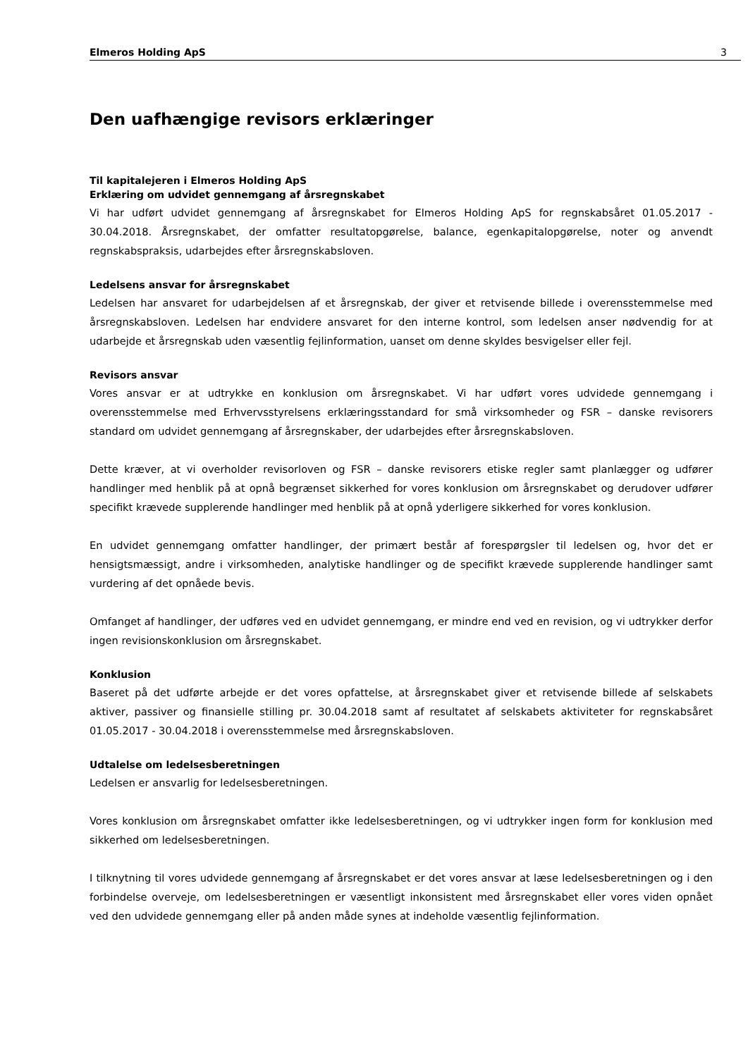Elmeros Holding ApS 3
Den uafhængige revisors erklæringer
Til kapitalejeren i Elmeros Holding ApS
Erklæring om udvidet gennemgang af årsregnskabet
Vi har udført udvidet gennemgang af årsregnskabet for Elmeros Holding ApS for regnskabsåret 01.05.2017 - 30.04.2018. Årsregnskabet, der omfatter resultatopgørelse, balance, egenkapitalopgørelse, noter og anvendt regnskabspraksis, udarbejdes efter årsregnskabsloven.
Ledelsens ansvar for årsregnskabet
Ledelsen har ansvaret for udarbejdelsen af et årsregnskab, der giver et retvisende billede i overensstemmelse med årsregnskabsloven. Ledelsen har endvidere ansvaret for den interne kontrol, som ledelsen anser nødvendig for at udarbejde et årsregnskab uden væsentlig fejlinformation, uanset om denne skyldes besvigelser eller fejl.
Revisors ansvar
Vores ansvar er at udtrykke en konklusion om årsregnskabet. Vi har udført vores udvidede gennemgang i overensstemmelse med Erhvervsstyrelsens erklæringsstandard for små virksomheder og FSR – danske revisorers standard om udvidet gennemgang af årsregnskaber, der udarbejdes efter årsregnskabsloven.
Dette kræver, at vi overholder revisorloven og FSR – danske revisorers etiske regler samt planlægger og udfører handlinger med henblik på at opnå begrænset sikkerhed for vores konklusion om årsregnskabet og derudover udfører specifikt krævede supplerende handlinger med henblik på at opnå yderligere sikkerhed for vores konklusion.
En udvidet gennemgang omfatter handlinger, der primært består af forespørgsler til ledelsen og, hvor det er hensigtsmæssigt, andre i virksomheden, analytiske handlinger og de specifikt krævede supplerende handlinger samt vurdering af det opnåede bevis.
Omfanget af handlinger, der udføres ved en udvidet gennemgang, er mindre end ved en revision, og vi udtrykker derfor ingen revisionskonklusion om årsregnskabet.
Konklusion
Baseret på det udførte arbejde er det vores opfattelse, at årsregnskabet giver et retvisende billede af selskabets aktiver, passiver og finansielle stilling pr. 30.04.2018 samt af resultatet af selskabets aktiviteter for regnskabsåret 01.05.2017 - 30.04.2018 i overensstemmelse med årsregnskabsloven.
Udtalelse om ledelsesberetningen
Ledelsen er ansvarlig for ledelsesberetningen.
Vores konklusion om årsregnskabet omfatter ikke ledelsesberetningen, og vi udtrykker ingen form for konklusion med sikkerhed om ledelsesberetningen.
I tilknytning til vores udvidede gennemgang af årsregnskabet er det vores ansvar at læse ledelsesberetningen og i den forbindelse overveje, om ledelsesberetningen er væsentligt inkonsistent med årsregnskabet eller vores viden opnået ved den udvidede gennemgang eller på anden måde synes at indeholde væsentlig fejlinformation.